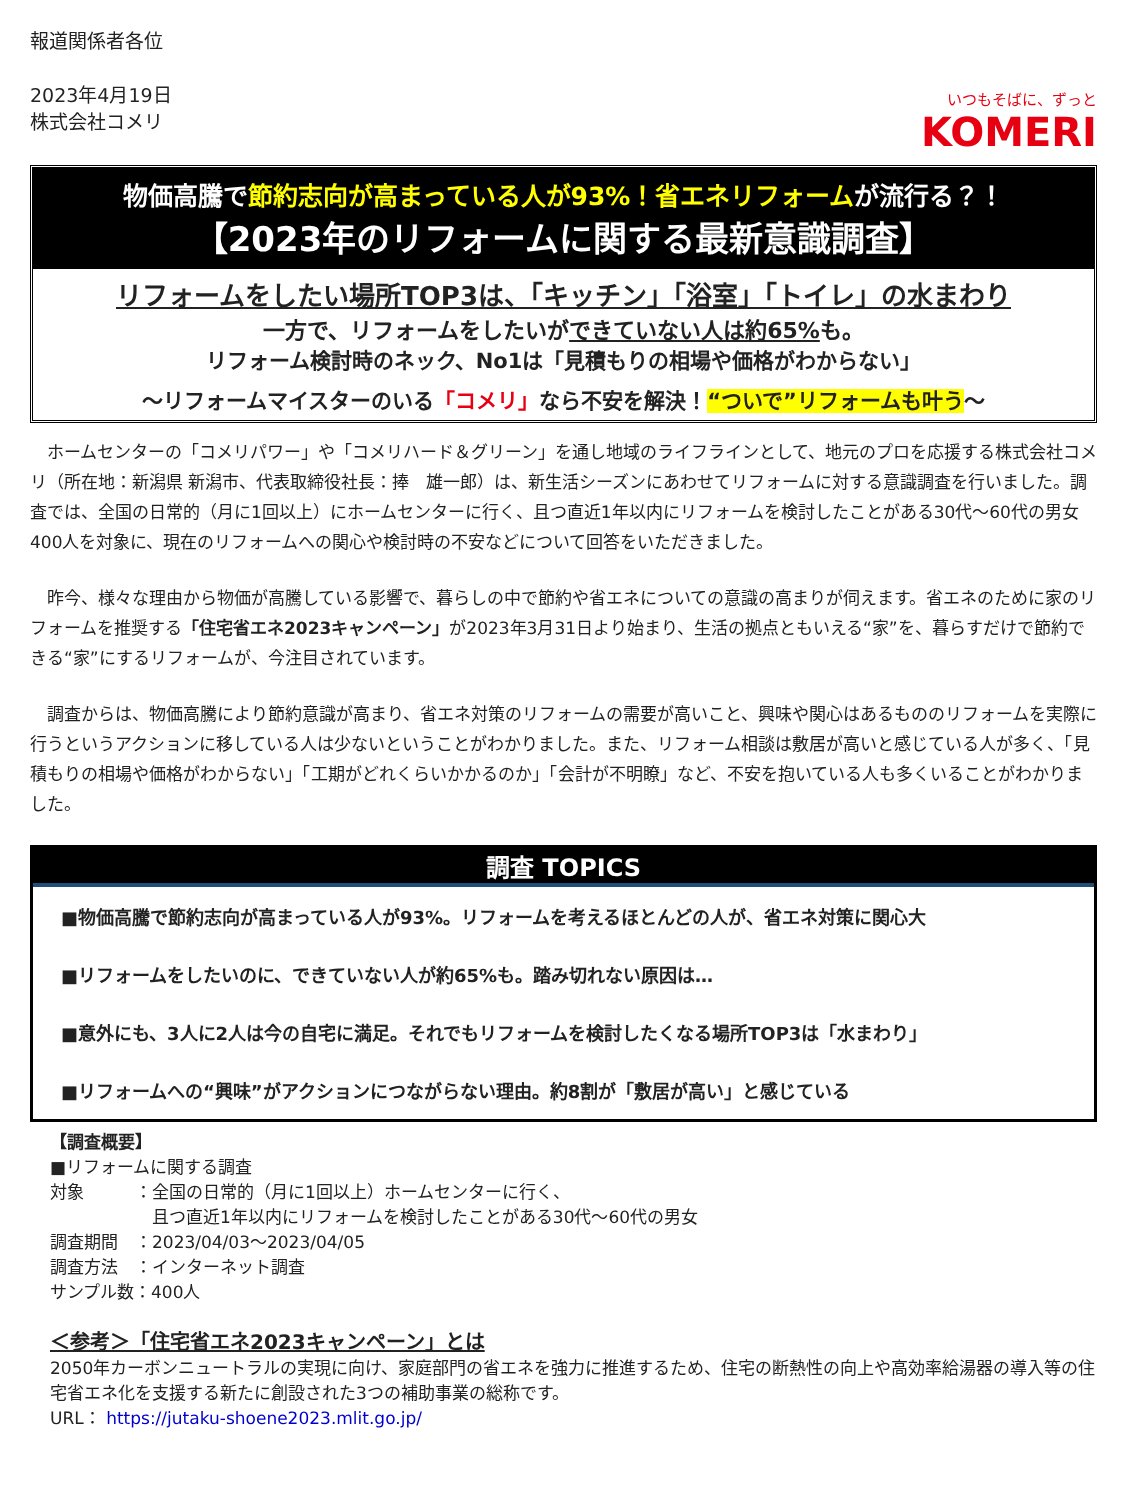報道関係者各位
2023年4月19日
株式会社コメリ
いつもそばに、ずっと
KOMERI
物価高騰で節約志向が高まっている人が93%！省エネリフォームが流行る？！
【2023年のリフォームに関する最新意識調査】
リフォームをしたい場所TOP3は、「キッチン」「浴室」「トイレ」の水まわり
一方で、リフォームをしたいができていない人は約65% も。
リフォーム検討時のネック、No1は「見積もりの相場や価格がわからない」
～リフォームマイスターのいる「コメリ」なら不安を解決！“ついで”リフォームも叶う～
　ホームセンターの「コメリパワー」や「コメリハード＆グリーン」を通し地域のライフラインとして、地元のプロを応援する株式会社コメリ（所在地：新潟県 新潟市、代表取締役社長：捧　雄一郎）は、新生活シーズンにあわせてリフォームに対する意識調査を行いました。調査では、全国の日常的（月に1回以上）にホームセンターに行く、且つ直近1年以内にリフォームを検討したことがある30代～60代の男女400人を対象に、現在のリフォームへの関心や検討時の不安などについて回答をいただきました。
　昨今、様々な理由から物価が高騰している影響で、暮らしの中で節約や省エネについての意識の高まりが伺えます。省エネのために家のリフォームを推奨する「住宅省エネ2023キャンペーン」が2023年3月31日より始まり、生活の拠点ともいえる“家”を、暮らすだけで節約できる“家”にするリフォームが、今注目されています。
　調査からは、物価高騰により節約意識が高まり、省エネ対策のリフォームの需要が高いこと、興味や関心はあるもののリフォームを実際に行うというアクションに移している人は少ないということがわかりました。また、リフォーム相談は敷居が高いと感じている人が多く、「見積もりの相場や価格がわからない」「工期がどれくらいかかるのか」「会計が不明瞭」など、不安を抱いている人も多くいることがわかりました。
調査 TOPICS
■物価高騰で節約志向が高まっている人が93%。リフォームを考えるほとんどの人が、省エネ対策に関心大
■リフォームをしたいのに、できていない人が約65%も。踏み切れない原因は…
■意外にも、3人に2人は今の自宅に満足。それでもリフォームを検討したくなる場所TOP3は「水まわり」
■リフォームへの“興味”がアクションにつながらない理由。約8割が「敷居が高い」と感じている
【調査概要】
■リフォームに関する調査
対象　　　：全国の日常的（月に1回以上）ホームセンターに行く、
　　　　　　且つ直近1年以内にリフォームを検討したことがある30代～60代の男女
調査期間　：2023/04/03～2023/04/05
調査方法　：インターネット調査
サンプル数：400人
＜参考＞「住宅省エネ2023キャンペーン」とは
2050年カーボンニュートラルの実現に向け、家庭部門の省エネを強力に推進するため、住宅の断熱性の向上や高効率給湯器の導入等の住宅省エネ化を支援する新たに創設された3つの補助事業の総称です。
URL： https://jutaku-shoene2023.mlit.go.jp/